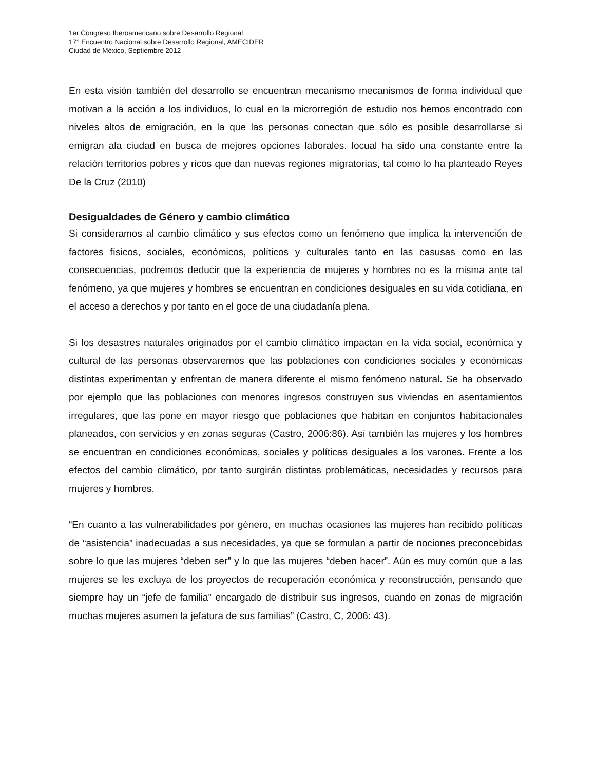1er Congreso Iberoamericano sobre Desarrollo Regional
17° Encuentro Nacional sobre Desarrollo Regional, AMECIDER
Ciudad de México, Septiembre 2012
En esta visión también del desarrollo se encuentran mecanismo mecanismos de forma individual que motivan a la acción a los individuos, lo cual en la microrregión de estudio nos hemos encontrado con niveles altos de emigración, en la que las personas conectan que sólo es posible desarrollarse si emigran ala ciudad en busca de mejores opciones laborales. locual ha sido una constante entre la relación territorios pobres y ricos que dan nuevas regiones migratorias, tal como lo ha planteado Reyes De la Cruz (2010)
Desigualdades de Género y cambio climático
Si consideramos al cambio climático y sus efectos como un fenómeno que implica la intervención de factores físicos, sociales, económicos, políticos y culturales tanto en las casusas como en las consecuencias, podremos deducir que la experiencia de mujeres y hombres no es la misma ante tal fenómeno, ya que mujeres y hombres se encuentran en condiciones desiguales en su vida cotidiana, en el acceso a derechos y por tanto en el goce de una ciudadanía plena.
Si los desastres naturales originados por el cambio climático impactan en la vida social, económica y cultural de las personas observaremos que las poblaciones con condiciones sociales y económicas distintas experimentan y enfrentan de manera diferente el mismo fenómeno natural. Se ha observado por ejemplo que las poblaciones con menores ingresos construyen sus viviendas en asentamientos irregulares, que las pone en mayor riesgo que poblaciones que habitan en conjuntos habitacionales planeados, con servicios y en zonas seguras (Castro, 2006:86). Así también las mujeres y los hombres se encuentran en condiciones económicas, sociales y políticas desiguales a los varones. Frente a los efectos del cambio climático, por tanto surgirán distintas problemáticas, necesidades y recursos para mujeres y hombres.
“En cuanto a las vulnerabilidades por género, en muchas ocasiones las mujeres han recibido políticas de “asistencia” inadecuadas a sus necesidades, ya que se formulan a partir de nociones preconcebidas sobre lo que las mujeres “deben ser” y lo que las mujeres “deben hacer”. Aún es muy común que a las mujeres se les excluya de los proyectos de recuperación económica y reconstrucción, pensando que siempre hay un “jefe de familia” encargado de distribuir sus ingresos, cuando en zonas de migración muchas mujeres asumen la jefatura de sus familias” (Castro, C, 2006: 43).